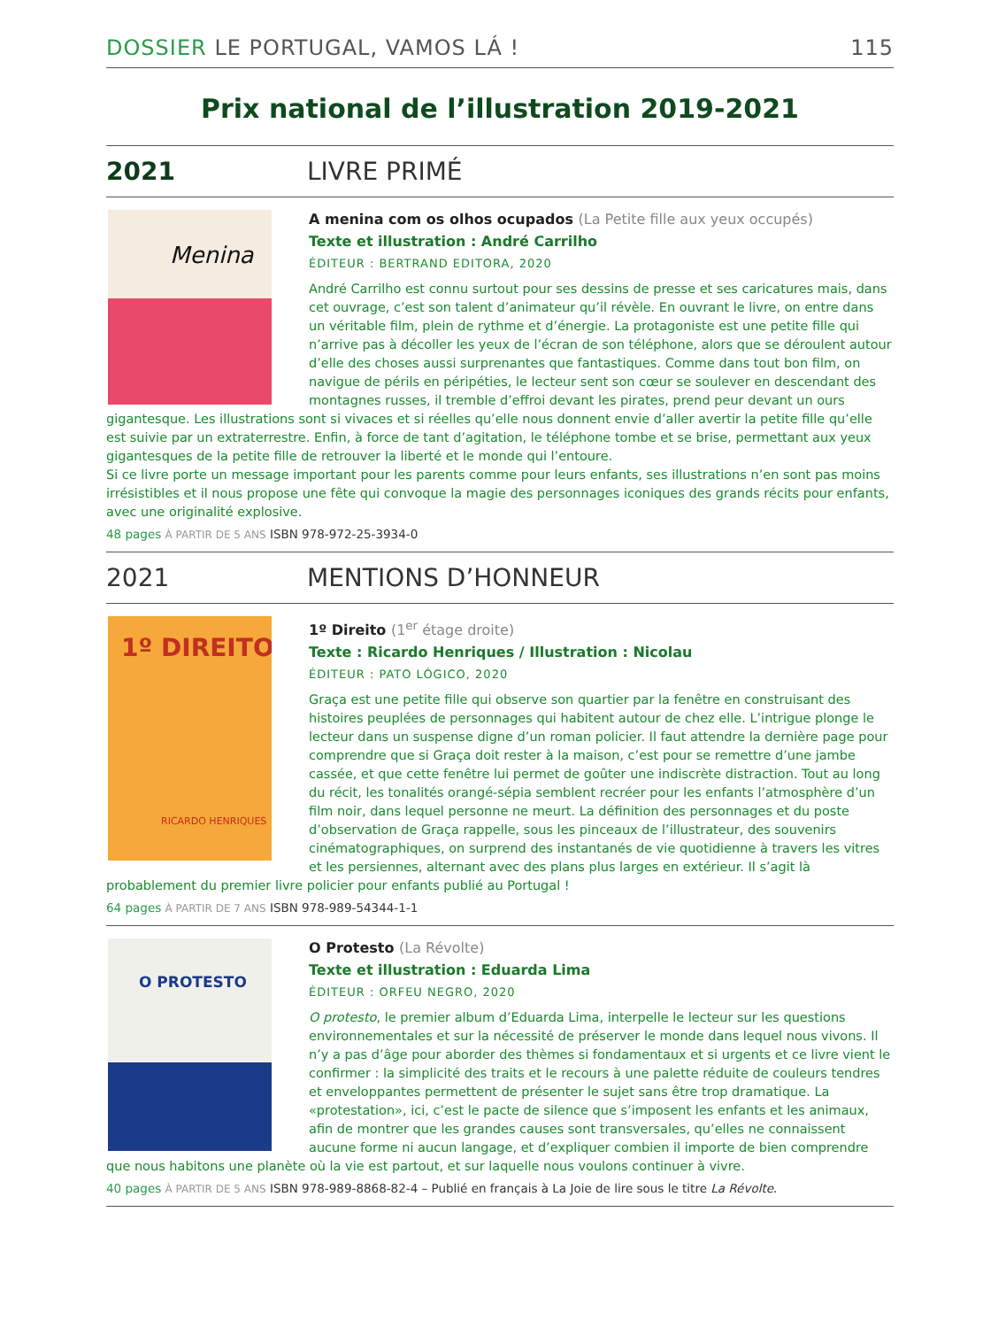DOSSIER LE PORTUGAL, VAMOS LÁ !
115
Prix national de l’illustration 2019-2021
2021 LIVRE PRIMÉ
Menina
A menina com os olhos ocupados (La Petite fille aux yeux occupés)
Texte et illustration : André Carrilho
ÉDITEUR : BERTRAND EDITORA, 2020
André Carrilho est connu surtout pour ses dessins de presse et ses caricatures mais, dans cet ouvrage, c’est son talent d’animateur qu’il révèle. En ouvrant le livre, on entre dans un véritable film, plein de rythme et d’énergie. La protagoniste est une petite fille qui n’arrive pas à décoller les yeux de l’écran de son téléphone, alors que se déroulent autour d’elle des choses aussi surprenantes que fantastiques. Comme dans tout bon film, on navigue de périls en péripéties, le lecteur sent son cœur se soulever en descendant des montagnes russes, il tremble d’effroi devant les pirates, prend peur devant un ours gigantesque. Les illustrations sont si vivaces et si réelles qu’elle nous donnent envie d’aller avertir la petite fille qu’elle est suivie par un extraterrestre. Enfin, à force de tant d’agitation, le téléphone tombe et se brise, permettant aux yeux gigantesques de la petite fille de retrouver la liberté et le monde qui l’entoure.
Si ce livre porte un message important pour les parents comme pour leurs enfants, ses illustrations n’en sont pas moins irrésistibles et il nous propose une fête qui convoque la magie des personnages iconiques des grands récits pour enfants, avec une originalité explosive.
48 pages À PARTIR DE 5 ANS ISBN 978-972-25-3934-0
2021 MENTIONS D’HONNEUR
1º DIREITO
RICARDO HENRIQUES
1º Direito (1<sup>er</sup> étage droite)
Texte : Ricardo Henriques / Illustration : Nicolau
ÉDITEUR : PATO LÓGICO, 2020
Graça est une petite fille qui observe son quartier par la fenêtre en construisant des histoires peuplées de personnages qui habitent autour de chez elle. L’intrigue plonge le lecteur dans un suspense digne d’un roman policier. Il faut attendre la dernière page pour comprendre que si Graça doit rester à la maison, c’est pour se remettre d’une jambe cassée, et que cette fenêtre lui permet de goûter une indiscrète distraction. Tout au long du récit, les tonalités orangé-sépia semblent recréer pour les enfants l’atmosphère d’un film noir, dans lequel personne ne meurt. La définition des personnages et du poste d’observation de Graça rappelle, sous les pinceaux de l’illustrateur, des souvenirs cinématographiques, on surprend des instantanés de vie quotidienne à travers les vitres et les persiennes, alternant avec des plans plus larges en extérieur. Il s’agit là probablement du premier livre policier pour enfants publié au Portugal !
64 pages À PARTIR DE 7 ANS ISBN 978-989-54344-1-1
O PROTESTO
O Protesto (La Révolte)
Texte et illustration : Eduarda Lima
ÉDITEUR : ORFEU NEGRO, 2020
O protesto, le premier album d’Eduarda Lima, interpelle le lecteur sur les questions environnementales et sur la nécessité de préserver le monde dans lequel nous vivons. Il n’y a pas d’âge pour aborder des thèmes si fondamentaux et si urgents et ce livre vient le confirmer : la simplicité des traits et le recours à une palette réduite de couleurs tendres et enveloppantes permettent de présenter le sujet sans être trop dramatique. La «protestation», ici, c’est le pacte de silence que s’imposent les enfants et les animaux, afin de montrer que les grandes causes sont transversales, qu’elles ne connaissent aucune forme ni aucun langage, et d’expliquer combien il importe de bien comprendre que nous habitons une planète où la vie est partout, et sur laquelle nous voulons continuer à vivre.
40 pages À PARTIR DE 5 ANS ISBN 978-989-8868-82-4 – Publié en français à La Joie de lire sous le titre La Révolte.